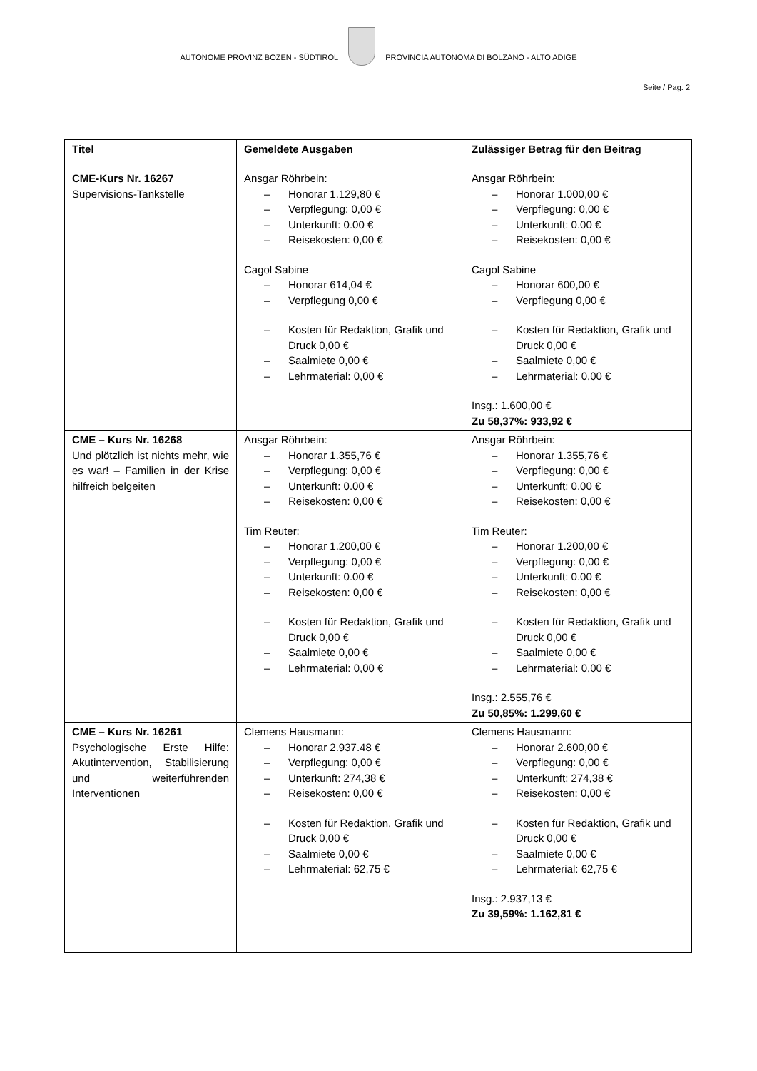AUTONOME PROVINZ BOZEN - SÜDTIROL
PROVINCIA AUTONOMA DI BOLZANO - ALTO ADIGE
Seite / Pag. 2
| Titel | Gemeldete Ausgaben | Zulässiger Betrag für den Beitrag |
| --- | --- | --- |
| CME-Kurs Nr. 16267 Supervisions-Tankstelle | Ansgar Röhrbein: – Honorar 1.129,80 € – Verpflegung: 0,00 € – Unterkunft: 0.00 € – Reisekosten: 0,00 € Cagol Sabine – Honorar 614,04 € – Verpflegung 0,00 € – Kosten für Redaktion, Grafik und Druck 0,00 € – Saalmiete 0,00 € – Lehrmaterial: 0,00 € | Ansgar Röhrbein: – Honorar 1.000,00 € – Verpflegung: 0,00 € – Unterkunft: 0.00 € – Reisekosten: 0,00 € Cagol Sabine – Honorar 600,00 € – Verpflegung 0,00 € – Kosten für Redaktion, Grafik und Druck 0,00 € – Saalmiete 0,00 € – Lehrmaterial: 0,00 € Insg.: 1.600,00 € Zu 58,37%: 933,92 € |
| CME – Kurs Nr. 16268 Und plötzlich ist nichts mehr, wie es war! – Familien in der Krise hilfreich belgeiten | Ansgar Röhrbein: – Honorar 1.355,76 € – Verpflegung: 0,00 € – Unterkunft: 0.00 € – Reisekosten: 0,00 € Tim Reuter: – Honorar 1.200,00 € – Verpflegung: 0,00 € – Unterkunft: 0.00 € – Reisekosten: 0,00 € – Kosten für Redaktion, Grafik und Druck 0,00 € – Saalmiete 0,00 € – Lehrmaterial: 0,00 € | Ansgar Röhrbein: – Honorar 1.355,76 € – Verpflegung: 0,00 € – Unterkunft: 0.00 € – Reisekosten: 0,00 € Tim Reuter: – Honorar 1.200,00 € – Verpflegung: 0,00 € – Unterkunft: 0.00 € – Reisekosten: 0,00 € – Kosten für Redaktion, Grafik und Druck 0,00 € – Saalmiete 0,00 € – Lehrmaterial: 0,00 € Insg.: 2.555,76 € Zu 50,85%: 1.299,60 € |
| CME – Kurs Nr. 16261 Psychologische Erste Hilfe: Akutintervention, Stabilisierung und weiterführenden Interventionen | Clemens Hausmann: – Honorar 2.937.48 € – Verpflegung: 0,00 € – Unterkunft: 274,38 € – Reisekosten: 0,00 € – Kosten für Redaktion, Grafik und Druck 0,00 € – Saalmiete 0,00 € – Lehrmaterial: 62,75 € | Clemens Hausmann: – Honorar 2.600,00 € – Verpflegung: 0,00 € – Unterkunft: 274,38 € – Reisekosten: 0,00 € – Kosten für Redaktion, Grafik und Druck 0,00 € – Saalmiete 0,00 € – Lehrmaterial: 62,75 € Insg.: 2.937,13 € Zu 39,59%: 1.162,81 € |